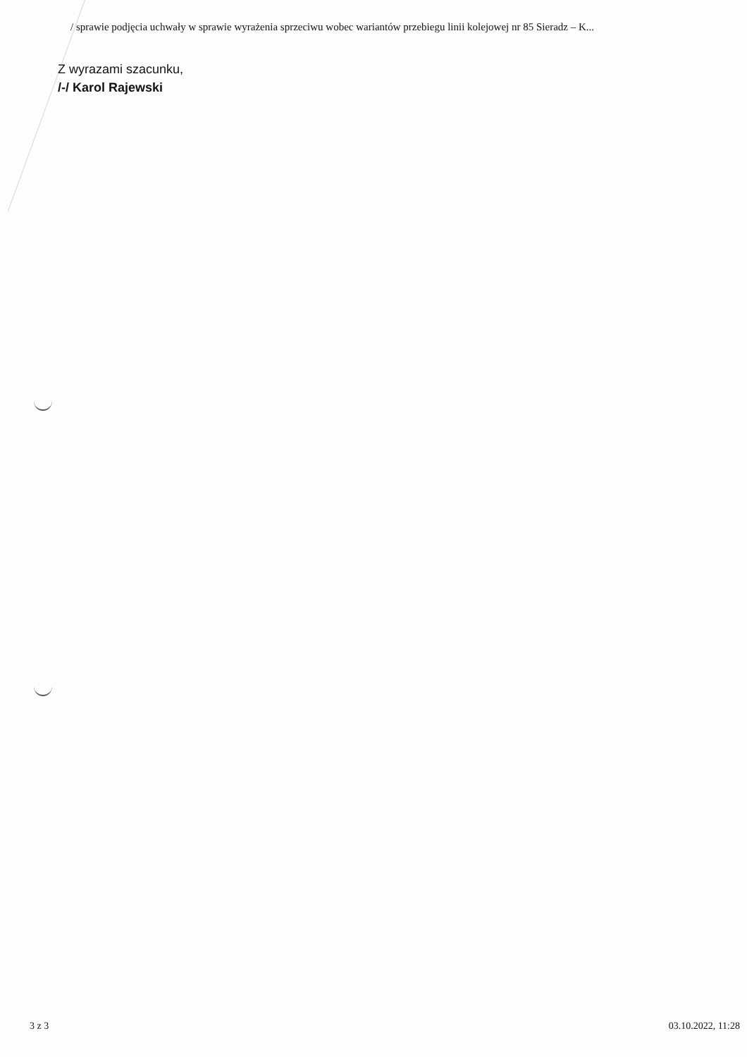/ sprawie podjęcia uchwały w sprawie wyrażenia sprzeciwu wobec wariantów przebiegu linii kolejowej nr 85 Sieradz – K...
Z wyrazami szacunku,
/-/ Karol Rajewski
3 z 3 03.10.2022, 11:28